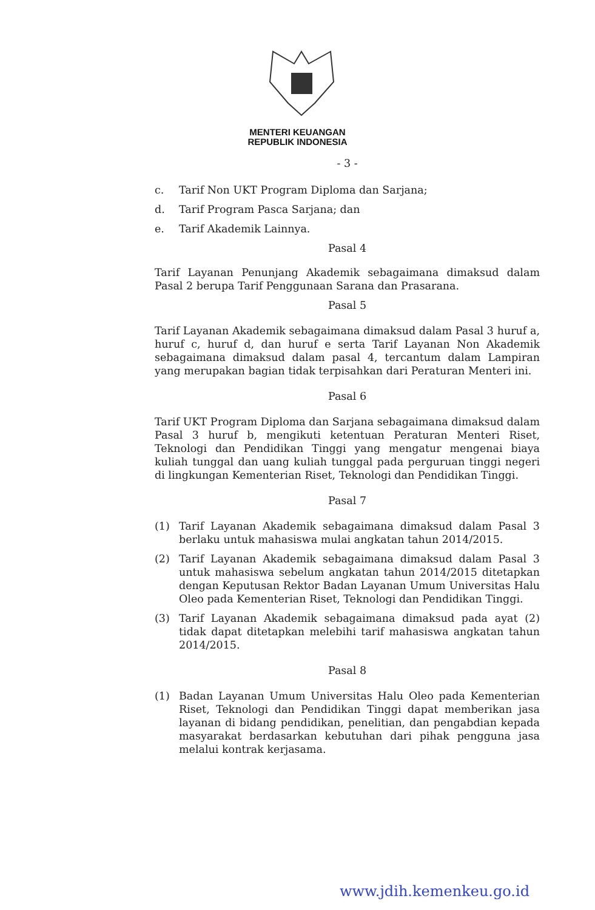MENTERI KEUANGAN
REPUBLIK INDONESIA
- 3 -
c. Tarif Non UKT Program Diploma dan Sarjana;
d. Tarif Program Pasca Sarjana; dan
e. Tarif Akademik Lainnya.
Pasal 4
Tarif Layanan Penunjang Akademik sebagaimana dimaksud dalam Pasal 2 berupa Tarif Penggunaan Sarana dan Prasarana.
Pasal 5
Tarif Layanan Akademik sebagaimana dimaksud dalam Pasal 3 huruf a, huruf c, huruf d, dan huruf e serta Tarif Layanan Non Akademik sebagaimana dimaksud dalam pasal 4, tercantum dalam Lampiran yang merupakan bagian tidak terpisahkan dari Peraturan Menteri ini.
Pasal 6
Tarif UKT Program Diploma dan Sarjana sebagaimana dimaksud dalam Pasal 3 huruf b, mengikuti ketentuan Peraturan Menteri Riset, Teknologi dan Pendidikan Tinggi yang mengatur mengenai biaya kuliah tunggal dan uang kuliah tunggal pada perguruan tinggi negeri di lingkungan Kementerian Riset, Teknologi dan Pendidikan Tinggi.
Pasal 7
(1) Tarif Layanan Akademik sebagaimana dimaksud dalam Pasal 3 berlaku untuk mahasiswa mulai angkatan tahun 2014/2015.
(2) Tarif Layanan Akademik sebagaimana dimaksud dalam Pasal 3 untuk mahasiswa sebelum angkatan tahun 2014/2015 ditetapkan dengan Keputusan Rektor Badan Layanan Umum Universitas Halu Oleo pada Kementerian Riset, Teknologi dan Pendidikan Tinggi.
(3) Tarif Layanan Akademik sebagaimana dimaksud pada ayat (2) tidak dapat ditetapkan melebihi tarif mahasiswa angkatan tahun 2014/2015.
Pasal 8
(1) Badan Layanan Umum Universitas Halu Oleo pada Kementerian Riset, Teknologi dan Pendidikan Tinggi dapat memberikan jasa layanan di bidang pendidikan, penelitian, dan pengabdian kepada masyarakat berdasarkan kebutuhan dari pihak pengguna jasa melalui kontrak kerjasama.
www.jdih.kemenkeu.go.id